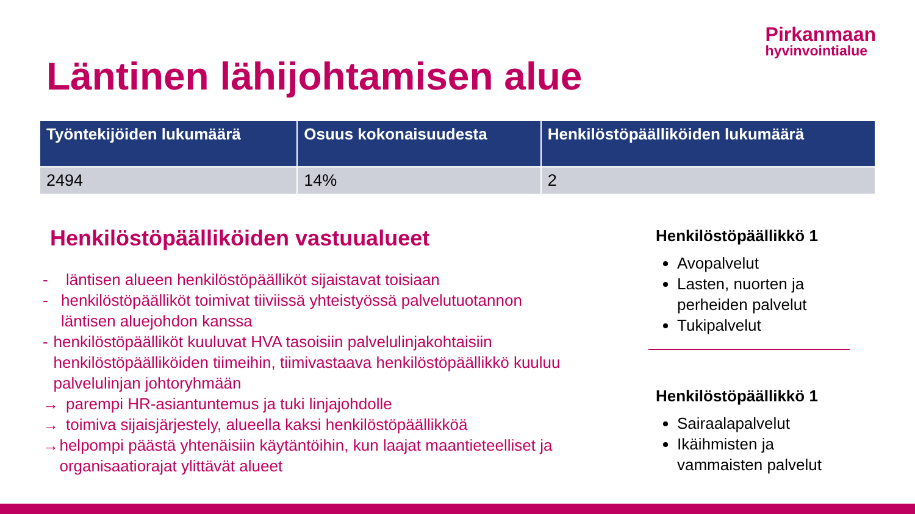Pirkanmaan
hyvinvointialue
Läntinen lähijohtamisen alue
| Työntekijöiden lukumäärä | Osuus kokonaisuudesta | Henkilöstöpäälliköiden lukumäärä |
| --- | --- | --- |
| 2494 | 14% | 2 |
Henkilöstöpäälliköiden vastuualueet
- läntisen alueen henkilöstöpäälliköt sijaistavat toisiaan
- henkilöstöpäälliköt toimivat tiiviissä yhteistyössä palvelutuotannon läntisen aluejohdon kanssa
- henkilöstöpäälliköt kuuluvat HVA tasoisiin palvelulinjakohtaisiin henkilöstöpäälliköiden tiimeihin, tiimivastaava henkilöstöpäällikkö kuuluu palvelulinjan johtoryhmään
→ parempi HR-asiantuntemus ja tuki linjajohdolle
→ toimiva sijaisjärjestely, alueella kaksi henkilöstöpäällikköä
→ helpompi päästä yhtenäisiin käytäntöihin, kun laajat maantieteelliset ja organisaatiorajat ylittävät alueet
Henkilöstöpäällikkö 1
Avopalvelut
Lasten, nuorten ja perheiden palvelut
Tukipalvelut
Henkilöstöpäällikkö 1
Sairaalapalvelut
Ikäihmisten ja vammaisten palvelut